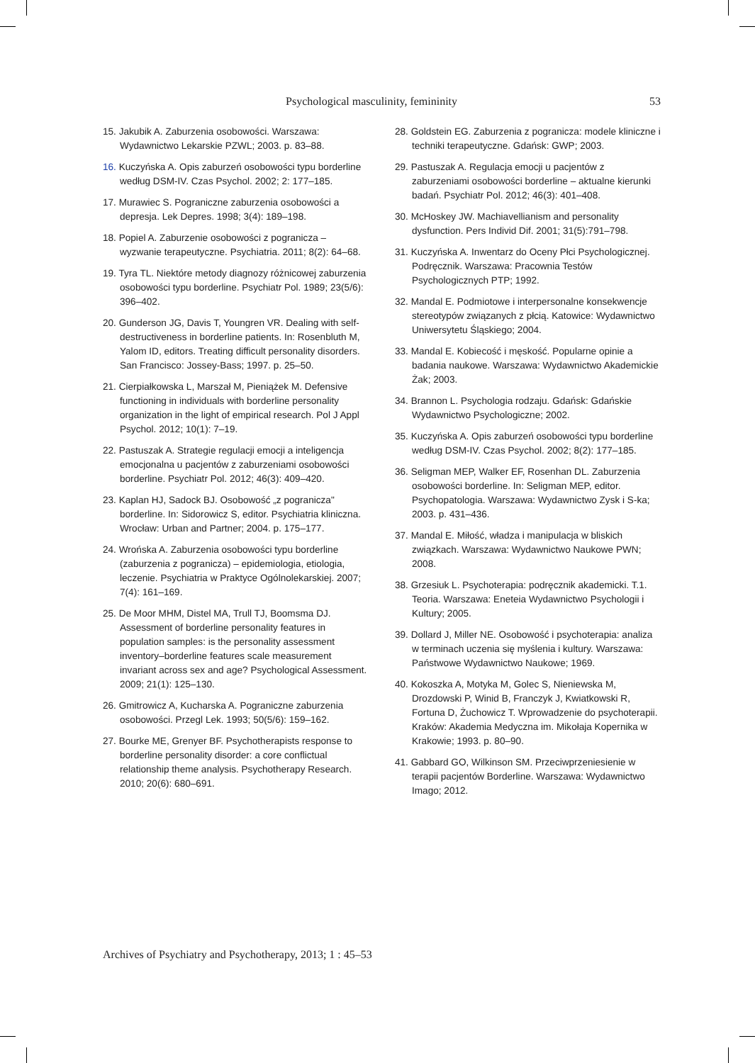Psychological masculinity, femininity 53
15. Jakubik A. Zaburzenia osobowości. Warszawa: Wydawnictwo Lekarskie PZWL; 2003. p. 83–88.
16. Kuczyńska A. Opis zaburzeń osobowości typu borderline według DSM-IV. Czas Psychol. 2002; 2: 177–185.
17. Murawiec S. Pograniczne zaburzenia osobowości a depresja. Lek Depres. 1998; 3(4): 189–198.
18. Popiel A. Zaburzenie osobowości z pogranicza – wyzwanie terapeutyczne. Psychiatria. 2011; 8(2): 64–68.
19. Tyra TL. Niektóre metody diagnozy różnicowej zaburzenia osobowości typu borderline. Psychiatr Pol. 1989; 23(5/6): 396–402.
20. Gunderson JG, Davis T, Youngren VR. Dealing with self-destructiveness in borderline patients. In: Rosenbluth M, Yalom ID, editors. Treating difficult personality disorders. San Francisco: Jossey-Bass; 1997. p. 25–50.
21. Cierpiałkowska L, Marszał M, Pieniążek M. Defensive functioning in individuals with borderline personality organization in the light of empirical research. Pol J Appl Psychol. 2012; 10(1): 7–19.
22. Pastuszak A. Strategie regulacji emocji a inteligencja emocjonalna u pacjentów z zaburzeniami osobowości borderline. Psychiatr Pol. 2012; 46(3): 409–420.
23. Kaplan HJ, Sadock BJ. Osobowość „z pogranicza" borderline. In: Sidorowicz S, editor. Psychiatria kliniczna. Wrocław: Urban and Partner; 2004. p. 175–177.
24. Wrońska A. Zaburzenia osobowości typu borderline (zaburzenia z pogranicza) – epidemiologia, etiologia, leczenie. Psychiatria w Praktyce Ogólnolekarskiej. 2007; 7(4): 161–169.
25. De Moor MHM, Distel MA, Trull TJ, Boomsma DJ. Assessment of borderline personality features in population samples: is the personality assessment inventory–borderline features scale measurement invariant across sex and age? Psychological Assessment. 2009; 21(1): 125–130.
26. Gmitrowicz A, Kucharska A. Pograniczne zaburzenia osobowości. Przegl Lek. 1993; 50(5/6): 159–162.
27. Bourke ME, Grenyer BF. Psychotherapists response to borderline personality disorder: a core conflictual relationship theme analysis. Psychotherapy Research. 2010; 20(6): 680–691.
28. Goldstein EG. Zaburzenia z pogranicza: modele kliniczne i techniki terapeutyczne. Gdańsk: GWP; 2003.
29. Pastuszak A. Regulacja emocji u pacjentów z zaburzeniami osobowości borderline – aktualne kierunki badań. Psychiatr Pol. 2012; 46(3): 401–408.
30. McHoskey JW. Machiavellianism and personality dysfunction. Pers Individ Dif. 2001; 31(5):791–798.
31. Kuczyńska A. Inwentarz do Oceny Płci Psychologicznej. Podręcznik. Warszawa: Pracownia Testów Psychologicznych PTP; 1992.
32. Mandal E. Podmiotowe i interpersonalne konsekwencje stereotypów związanych z płcią. Katowice: Wydawnictwo Uniwersytetu Śląskiego; 2004.
33. Mandal E. Kobiecość i męskość. Popularne opinie a badania naukowe. Warszawa: Wydawnictwo Akademickie Żak; 2003.
34. Brannon L. Psychologia rodzaju. Gdańsk: Gdańskie Wydawnictwo Psychologiczne; 2002.
35. Kuczyńska A. Opis zaburzeń osobowości typu borderline według DSM-IV. Czas Psychol. 2002; 8(2): 177–185.
36. Seligman MEP, Walker EF, Rosenhan DL. Zaburzenia osobowości borderline. In: Seligman MEP, editor. Psychopatologia. Warszawa: Wydawnictwo Zysk i S-ka; 2003. p. 431–436.
37. Mandal E. Miłość, władza i manipulacja w bliskich związkach. Warszawa: Wydawnictwo Naukowe PWN; 2008.
38. Grzesiuk L. Psychoterapia: podręcznik akademicki. T.1. Teoria. Warszawa: Eneteia Wydawnictwo Psychologii i Kultury; 2005.
39. Dollard J, Miller NE. Osobowość i psychoterapia: analiza w terminach uczenia się myślenia i kultury. Warszawa: Państwowe Wydawnictwo Naukowe; 1969.
40. Kokoszka A, Motyka M, Golec S, Nieniewska M, Drozdowski P, Winid B, Franczyk J, Kwiatkowski R, Fortuna D, Żuchowicz T. Wprowadzenie do psychoterapii. Kraków: Akademia Medyczna im. Mikołaja Kopernika w Krakowie; 1993. p. 80–90.
41. Gabbard GO, Wilkinson SM. Przeciwprzeniesienie w terapii pacjentów Borderline. Warszawa: Wydawnictwo Imago; 2012.
Archives of Psychiatry and Psychotherapy, 2013; 1 : 45–53